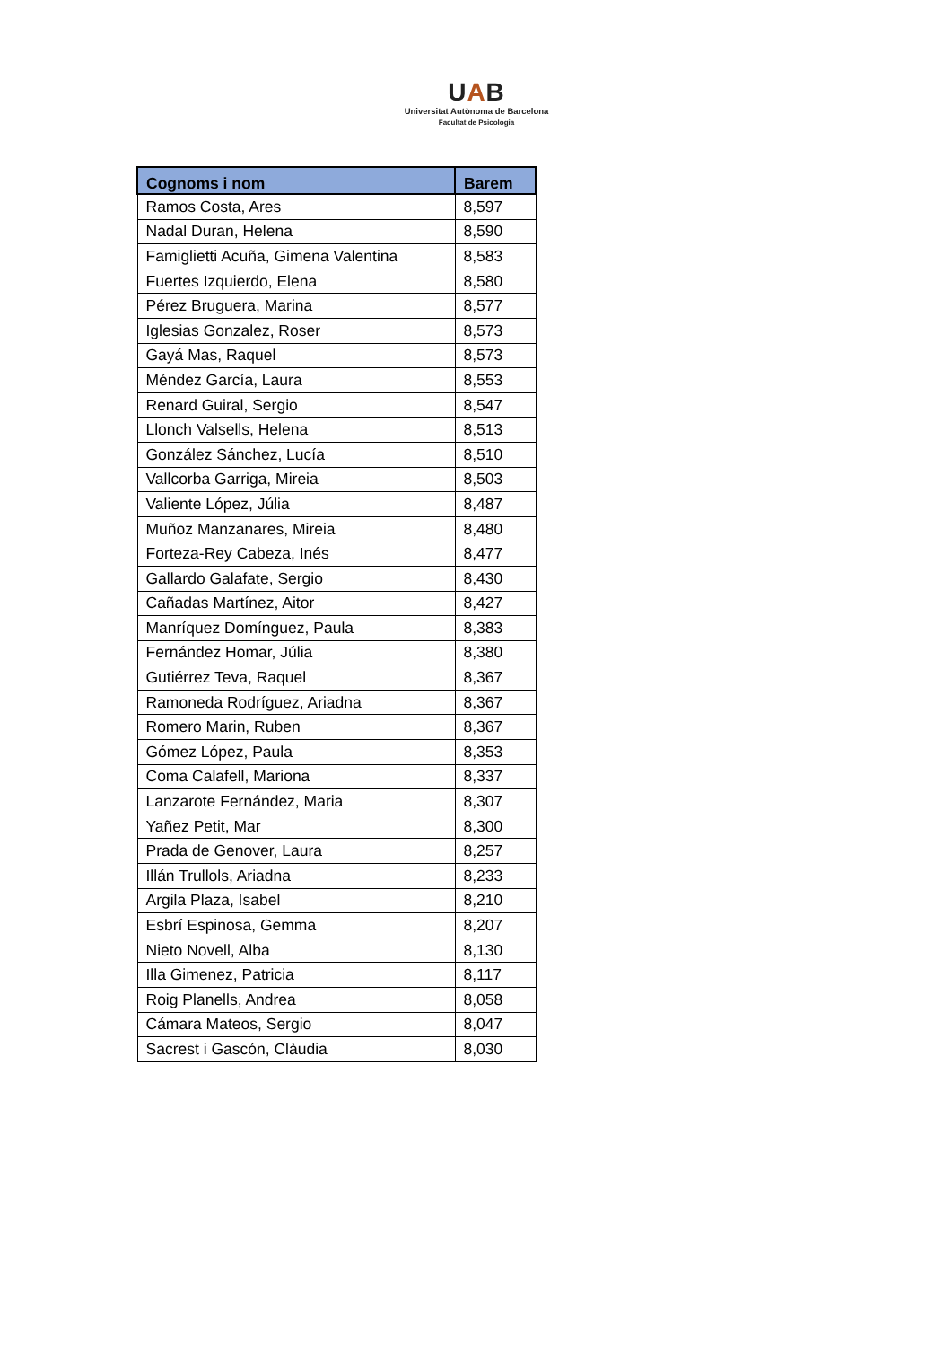UAB
Universitat Autònoma de Barcelona
Facultat de Psicologia
| Cognoms i nom | Barem |
| --- | --- |
| Ramos Costa, Ares | 8,597 |
| Nadal Duran, Helena | 8,590 |
| Famiglietti Acuña, Gimena Valentina | 8,583 |
| Fuertes Izquierdo, Elena | 8,580 |
| Pérez Bruguera, Marina | 8,577 |
| Iglesias Gonzalez, Roser | 8,573 |
| Gayá Mas, Raquel | 8,573 |
| Méndez García, Laura | 8,553 |
| Renard Guiral, Sergio | 8,547 |
| Llonch Valsells, Helena | 8,513 |
| González Sánchez, Lucía | 8,510 |
| Vallcorba Garriga, Mireia | 8,503 |
| Valiente López, Júlia | 8,487 |
| Muñoz Manzanares, Mireia | 8,480 |
| Forteza-Rey Cabeza, Inés | 8,477 |
| Gallardo Galafate, Sergio | 8,430 |
| Cañadas Martínez, Aitor | 8,427 |
| Manríquez Domínguez, Paula | 8,383 |
| Fernández Homar, Júlia | 8,380 |
| Gutiérrez Teva, Raquel | 8,367 |
| Ramoneda Rodríguez, Ariadna | 8,367 |
| Romero Marin, Ruben | 8,367 |
| Gómez López, Paula | 8,353 |
| Coma Calafell, Mariona | 8,337 |
| Lanzarote Fernández, Maria | 8,307 |
| Yañez Petit, Mar | 8,300 |
| Prada de Genover, Laura | 8,257 |
| Illán Trullols, Ariadna | 8,233 |
| Argila Plaza, Isabel | 8,210 |
| Esbrí Espinosa, Gemma | 8,207 |
| Nieto Novell, Alba | 8,130 |
| Illa Gimenez, Patricia | 8,117 |
| Roig Planells, Andrea | 8,058 |
| Cámara Mateos, Sergio | 8,047 |
| Sacrest i Gascón, Clàudia | 8,030 |